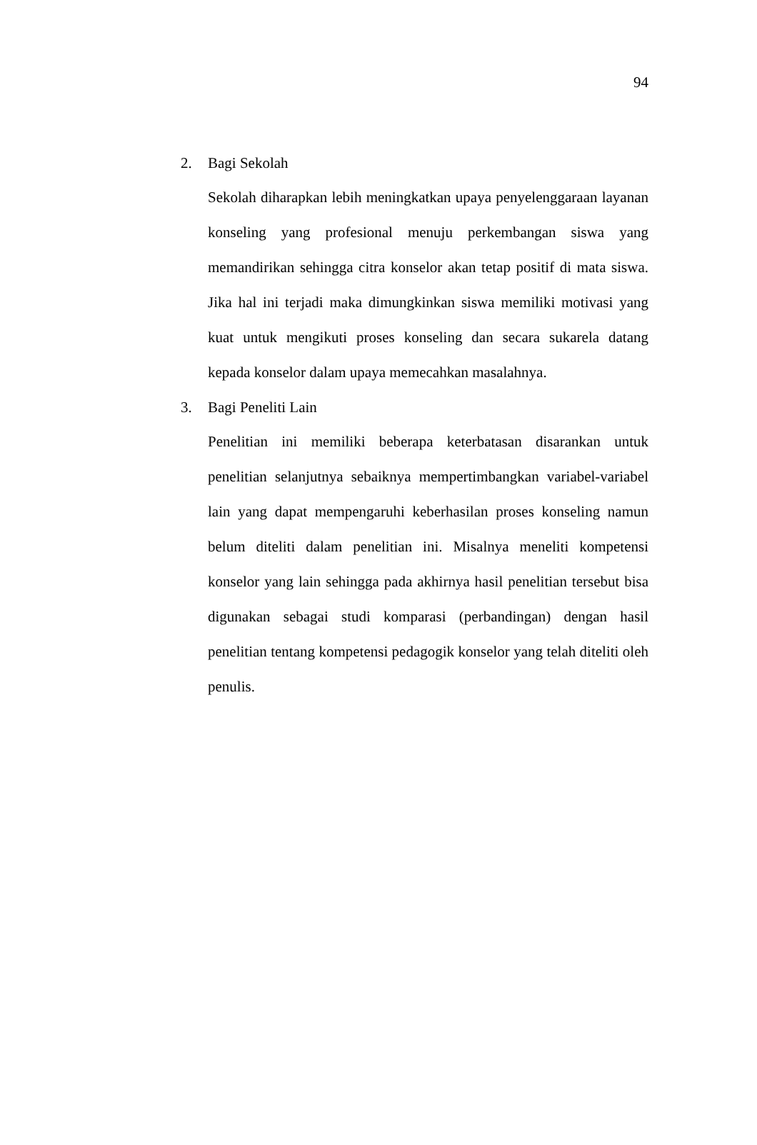94
2. Bagi Sekolah
Sekolah diharapkan lebih meningkatkan upaya penyelenggaraan layanan konseling yang profesional menuju perkembangan siswa yang memandirikan sehingga citra konselor akan tetap positif di mata siswa. Jika hal ini terjadi maka dimungkinkan siswa memiliki motivasi yang kuat untuk mengikuti proses konseling dan secara sukarela datang kepada konselor dalam upaya memecahkan masalahnya.
3. Bagi Peneliti Lain
Penelitian ini memiliki beberapa keterbatasan disarankan untuk penelitian selanjutnya sebaiknya mempertimbangkan variabel-variabel lain yang dapat mempengaruhi keberhasilan proses konseling namun belum diteliti dalam penelitian ini. Misalnya meneliti kompetensi konselor yang lain sehingga pada akhirnya hasil penelitian tersebut bisa digunakan sebagai studi komparasi (perbandingan) dengan hasil penelitian tentang kompetensi pedagogik konselor yang telah diteliti oleh penulis.